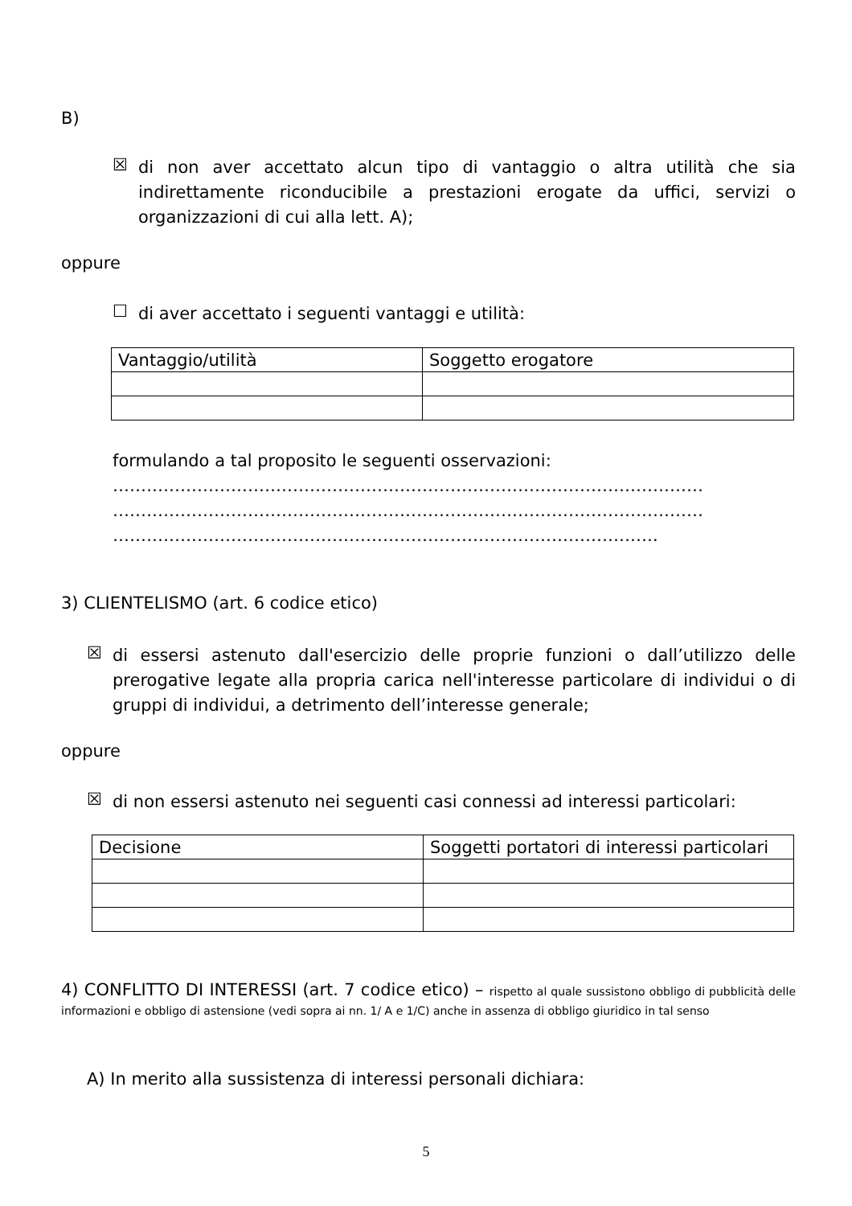B)
☒ di non aver accettato alcun tipo di vantaggio o altra utilità che sia indirettamente riconducibile a prestazioni erogate da uffici, servizi o organizzazioni di cui alla lett. A);
oppure
☐ di aver accettato i seguenti vantaggi e utilità:
| Vantaggio/utilità | Soggetto erogatore |
| --- | --- |
formulando a tal proposito le seguenti osservazioni:
……………………………………………………………………………………………
……………………………………………………………………………………………
…………………………………………………………………………………….
3) CLIENTELISMO (art. 6 codice etico)
☒ di essersi astenuto dall'esercizio delle proprie funzioni o dall’utilizzo delle prerogative legate alla propria carica nell'interesse particolare di individui o di gruppi di individui, a detrimento dell’interesse generale;
oppure
☒ di non essersi astenuto nei seguenti casi connessi ad interessi particolari:
| Decisione | Soggetti portatori di interessi particolari |
| --- | --- |
4) CONFLITTO DI INTERESSI (art. 7 codice etico) – rispetto al quale sussistono obbligo di pubblicità delle informazioni e obbligo di astensione (vedi sopra ai nn. 1/ A e 1/C) anche in assenza di obbligo giuridico in tal senso
A) In merito alla sussistenza di interessi personali dichiara:
5